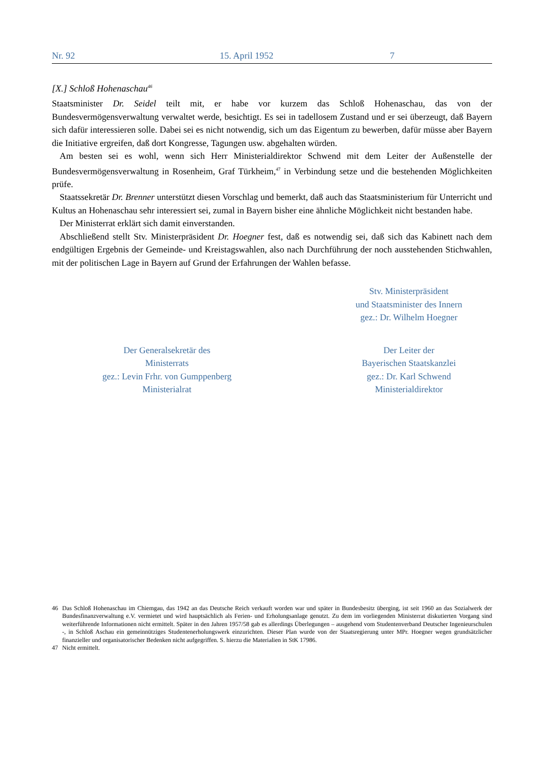Nr. 92 15. April 1952 7
[X.] Schloß Hohenaschau<sup>46</sup>
Staatsminister Dr. Seidel teilt mit, er habe vor kurzem das Schloß Hohenaschau, das von der Bundesvermögensverwaltung verwaltet werde, besichtigt. Es sei in tadellosem Zustand und er sei überzeugt, daß Bayern sich dafür interessieren solle. Dabei sei es nicht notwendig, sich um das Eigentum zu bewerben, dafür müsse aber Bayern die Initiative ergreifen, daß dort Kongresse, Tagungen usw. abgehalten würden.
Am besten sei es wohl, wenn sich Herr Ministerialdirektor Schwend mit dem Leiter der Außenstelle der Bundesvermögensverwaltung in Rosenheim, Graf Türkheim,<sup>47</sup> in Verbindung setze und die bestehenden Möglichkeiten prüfe.
Staatssekretär Dr. Brenner unterstützt diesen Vorschlag und bemerkt, daß auch das Staatsministerium für Unterricht und Kultus an Hohenaschau sehr interessiert sei, zumal in Bayern bisher eine ähnliche Möglichkeit nicht bestanden habe.
Der Ministerrat erklärt sich damit einverstanden.
Abschließend stellt Stv. Ministerpräsident Dr. Hoegner fest, daß es notwendig sei, daß sich das Kabinett nach dem endgültigen Ergebnis der Gemeinde- und Kreistagswahlen, also nach Durchführung der noch ausstehenden Stichwahlen, mit der politischen Lage in Bayern auf Grund der Erfahrungen der Wahlen befasse.
Stv. Ministerpräsident
und Staatsminister des Innern
gez.: Dr. Wilhelm Hoegner
Der Generalsekretär des
Ministerrats
gez.: Levin Frhr. von Gumppenberg
Ministerialrat
Der Leiter der
Bayerischen Staatskanzlei
gez.: Dr. Karl Schwend
Ministerialdirektor
46
Das Schloß Hohenaschau im Chiemgau, das 1942 an das Deutsche Reich verkauft worden war und später in Bundesbesitz überging, ist seit 1960 an das Sozialwerk der Bundesfinanzverwaltung e.V. vermietet und wird hauptsächlich als Ferien- und Erholungsanlage genutzt. Zu dem im vorliegenden Ministerrat diskutierten Vorgang sind weiterführende Informationen nicht ermittelt. Später in den Jahren 1957/58 gab es allerdings Überlegungen – ausgehend vom Studentenverband Deutscher Ingenieurschulen -, in Schloß Aschau ein gemeinnütziges Studentenerholungswerk einzurichten. Dieser Plan wurde von der Staatsregierung unter MPr. Hoegner wegen grundsätzlicher finanzieller und organisatorischer Bedenken nicht aufgegriffen. S. hierzu die Materialien in StK 17986.
47
Nicht ermittelt.